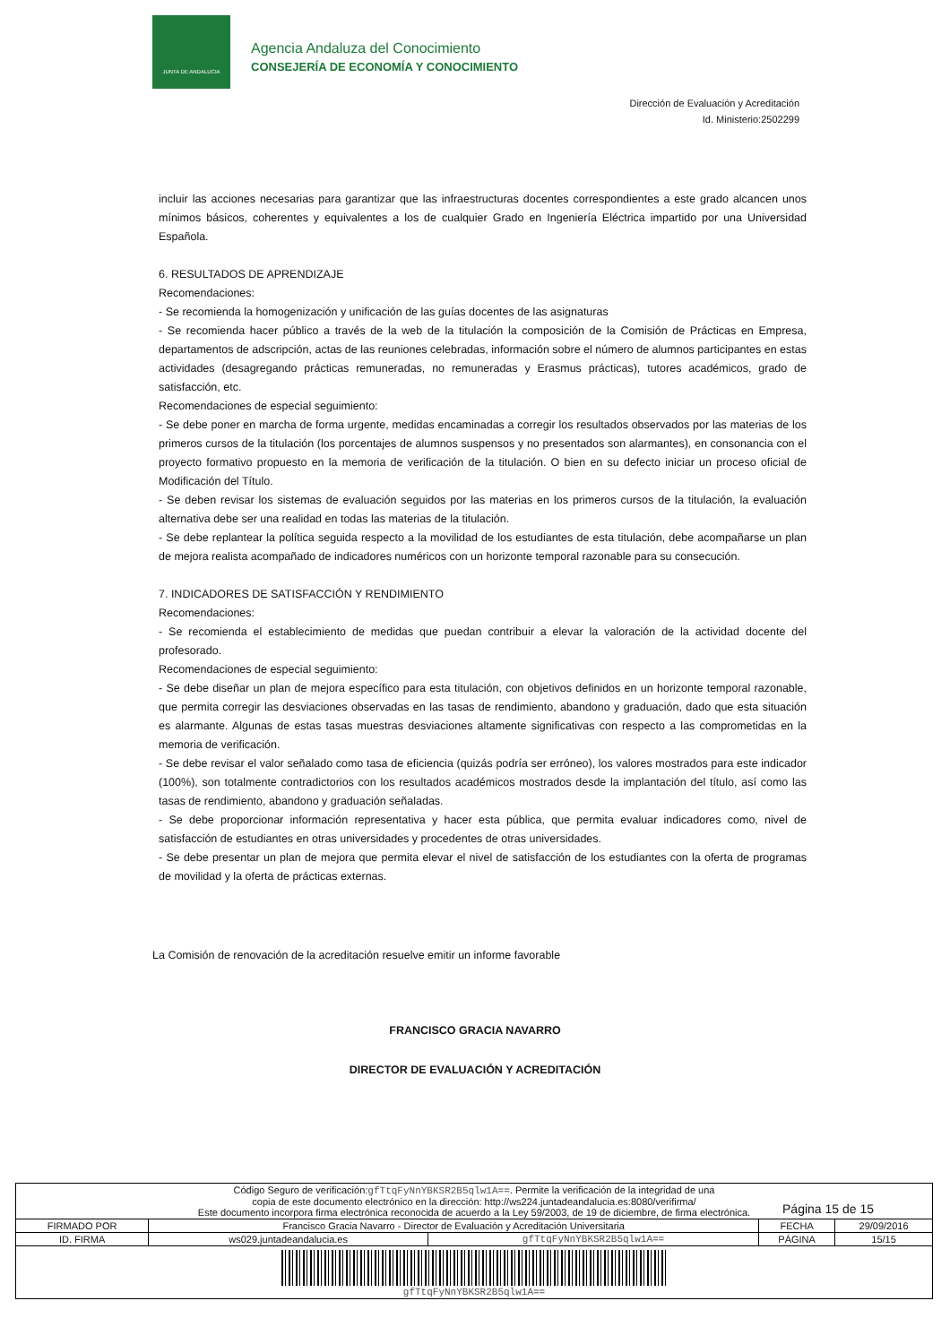JUNTA DE ANDALUCIA
Agencia Andaluza del Conocimiento
CONSEJERÍA DE ECONOMÍA Y CONOCIMIENTO
Dirección de Evaluación y Acreditación
Id. Ministerio:2502299
incluir las acciones necesarias para garantizar que las infraestructuras docentes correspondientes a este grado alcancen unos mínimos básicos, coherentes y equivalentes a los de cualquier Grado en Ingeniería Eléctrica impartido por una Universidad Española.
6. RESULTADOS DE APRENDIZAJE
Recomendaciones:
- Se recomienda la homogenización y unificación de las guías docentes de las asignaturas
- Se recomienda hacer público a través de la web de la titulación la composición de la Comisión de Prácticas en Empresa, departamentos de adscripción, actas de las reuniones celebradas, información sobre el número de alumnos participantes en estas actividades (desagregando prácticas remuneradas, no remuneradas y Erasmus prácticas), tutores académicos, grado de satisfacción, etc.
Recomendaciones de especial seguimiento:
- Se debe poner en marcha de forma urgente, medidas encaminadas a corregir los resultados observados por las materias de los primeros cursos de la titulación (los porcentajes de alumnos suspensos y no presentados son alarmantes), en consonancia con el proyecto formativo propuesto en la memoria de verificación de la titulación. O bien en su defecto iniciar un proceso oficial de Modificación del Título.
- Se deben revisar los sistemas de evaluación seguidos por las materias en los primeros cursos de la titulación, la evaluación alternativa debe ser una realidad en todas las materias de la titulación.
- Se debe replantear la política seguida respecto a la movilidad de los estudiantes de esta titulación, debe acompañarse un plan de mejora realista acompañado de indicadores numéricos con un horizonte temporal razonable para su consecución.
7. INDICADORES DE SATISFACCIÓN Y RENDIMIENTO
Recomendaciones:
- Se recomienda el establecimiento de medidas que puedan contribuir a elevar la valoración de la actividad docente del profesorado.
Recomendaciones de especial seguimiento:
- Se debe diseñar un plan de mejora específico para esta titulación, con objetivos definidos en un horizonte temporal razonable, que permita corregir las desviaciones observadas en las tasas de rendimiento, abandono y graduación, dado que esta situación es alarmante. Algunas de estas tasas muestras desviaciones altamente significativas con respecto a las comprometidas en la memoria de verificación.
- Se debe revisar el valor señalado como tasa de eficiencia (quizás podría ser erróneo), los valores mostrados para este indicador (100%), son totalmente contradictorios con los resultados académicos mostrados desde la implantación del título, así como las tasas de rendimiento, abandono y graduación señaladas.
- Se debe proporcionar información representativa y hacer esta pública, que permita evaluar indicadores como, nivel de satisfacción de estudiantes en otras universidades y procedentes de otras universidades.
- Se debe presentar un plan de mejora que permita elevar el nivel de satisfacción de los estudiantes con la oferta de programas de movilidad y la oferta de prácticas externas.
La Comisión de renovación de la acreditación resuelve emitir un informe favorable
FRANCISCO GRACIA NAVARRO
DIRECTOR DE EVALUACIÓN Y ACREDITACIÓN
Página 15 de 15
| Código Seguro de verificación: gfTtqFyNnYBKSR2B5qlw1A== . Permite la verificación de la integridad de una copia de este documento electrónico en la dirección: http://ws224.juntadeandalucia.es:8080/verifirma/ Este documento incorpora firma electrónica reconocida de acuerdo a la Ley 59/2003, de 19 de diciembre, de firma electrónica. | | | | |
| FIRMADO POR | Francisco Gracia Navarro - Director de Evaluación y Acreditación Universitaria | | FECHA | 29/09/2016 |
| ID. FIRMA | ws029.juntadeandalucia.es | gfTtqFyNnYBKSR2B5qlw1A== | PÁGINA | 15/15 |
| gfTtqFyNnYBKSR2B5qlw1A== | | | | |